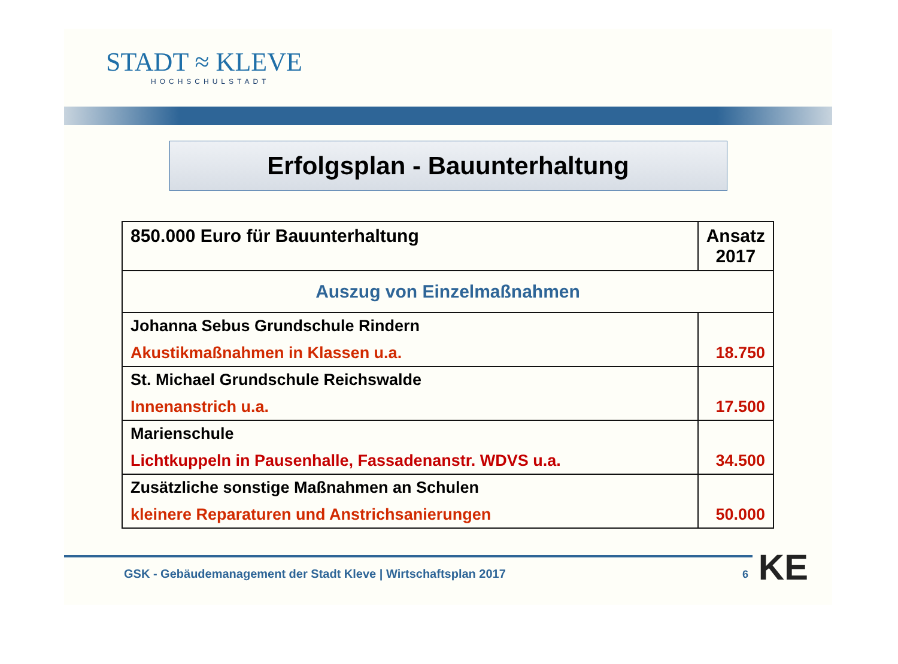STADT ≈ KLEVE
HOCHSCHULSTADT
Erfolgsplan - Bauunterhaltung
| 850.000 Euro für Bauunterhaltung | Ansatz 2017 |
| --- | --- |
| Auszug von Einzelmaßnahmen | |
| Johanna Sebus Grundschule Rindern Akustikmaßnahmen in Klassen u.a. | 18.750 |
| St. Michael Grundschule Reichswalde Innenanstrich u.a. | 17.500 |
| Marienschule Lichtkuppeln in Pausenhalle, Fassadenanstr. WDVS u.a. | 34.500 |
| Zusätzliche sonstige Maßnahmen an Schulen kleinere Reparaturen und Anstrichsanierungen | 50.000 |
GSK - Gebäudemanagement der Stadt Kleve | Wirtschaftsplan 2017 6 KE